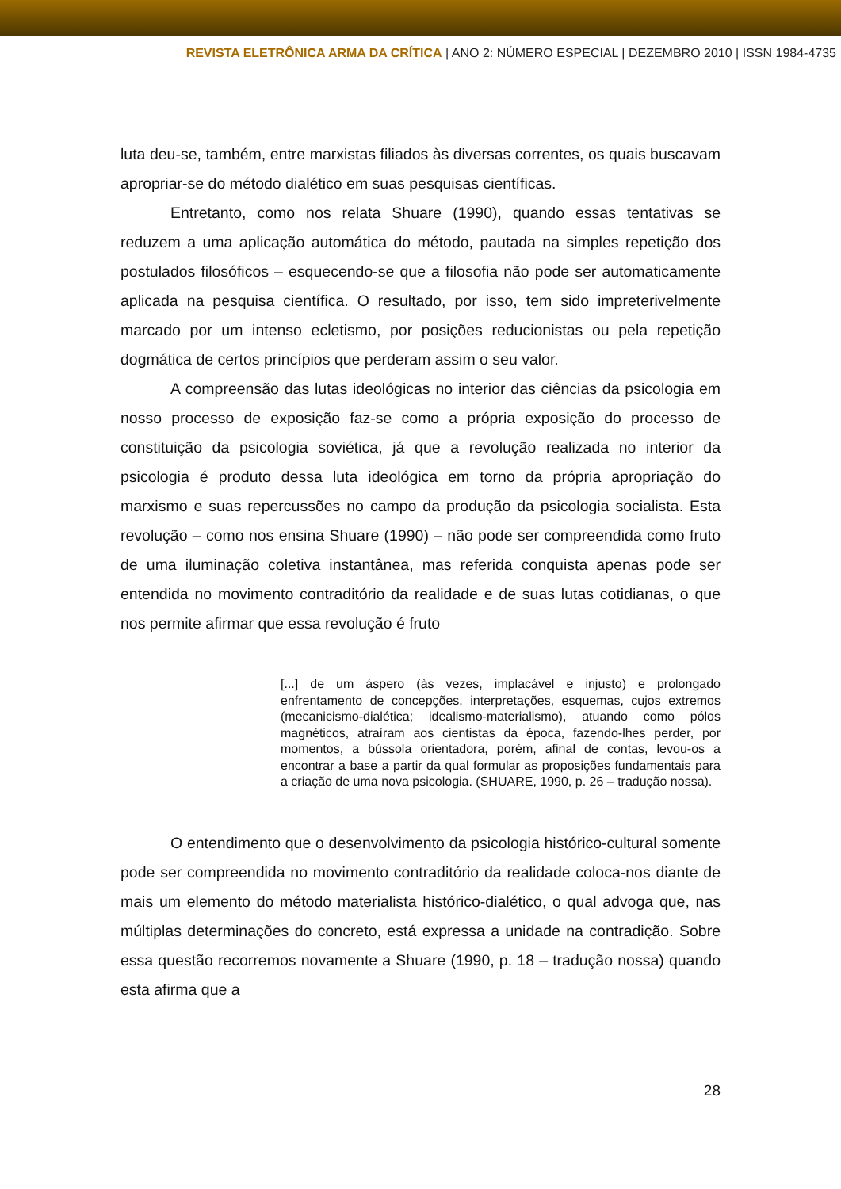REVISTA ELETRÔNICA ARMA DA CRÍTICA | ANO 2: NÚMERO ESPECIAL | DEZEMBRO 2010 | ISSN 1984-4735
luta deu-se, também, entre marxistas filiados às diversas correntes, os quais buscavam apropriar-se do método dialético em suas pesquisas científicas.
Entretanto, como nos relata Shuare (1990), quando essas tentativas se reduzem a uma aplicação automática do método, pautada na simples repetição dos postulados filosóficos – esquecendo-se que a filosofia não pode ser automaticamente aplicada na pesquisa científica. O resultado, por isso, tem sido impreterivelmente marcado por um intenso ecletismo, por posições reducionistas ou pela repetição dogmática de certos princípios que perderam assim o seu valor.
A compreensão das lutas ideológicas no interior das ciências da psicologia em nosso processo de exposição faz-se como a própria exposição do processo de constituição da psicologia soviética, já que a revolução realizada no interior da psicologia é produto dessa luta ideológica em torno da própria apropriação do marxismo e suas repercussões no campo da produção da psicologia socialista. Esta revolução – como nos ensina Shuare (1990) – não pode ser compreendida como fruto de uma iluminação coletiva instantânea, mas referida conquista apenas pode ser entendida no movimento contraditório da realidade e de suas lutas cotidianas, o que nos permite afirmar que essa revolução é fruto
[...] de um áspero (às vezes, implacável e injusto) e prolongado enfrentamento de concepções, interpretações, esquemas, cujos extremos (mecanicismo-dialética; idealismo-materialismo), atuando como pólos magnéticos, atraíram aos cientistas da época, fazendo-lhes perder, por momentos, a bússola orientadora, porém, afinal de contas, levou-os a encontrar a base a partir da qual formular as proposições fundamentais para a criação de uma nova psicologia. (SHUARE, 1990, p. 26 – tradução nossa).
O entendimento que o desenvolvimento da psicologia histórico-cultural somente pode ser compreendida no movimento contraditório da realidade coloca-nos diante de mais um elemento do método materialista histórico-dialético, o qual advoga que, nas múltiplas determinações do concreto, está expressa a unidade na contradição. Sobre essa questão recorremos novamente a Shuare (1990, p. 18 – tradução nossa) quando esta afirma que a
28